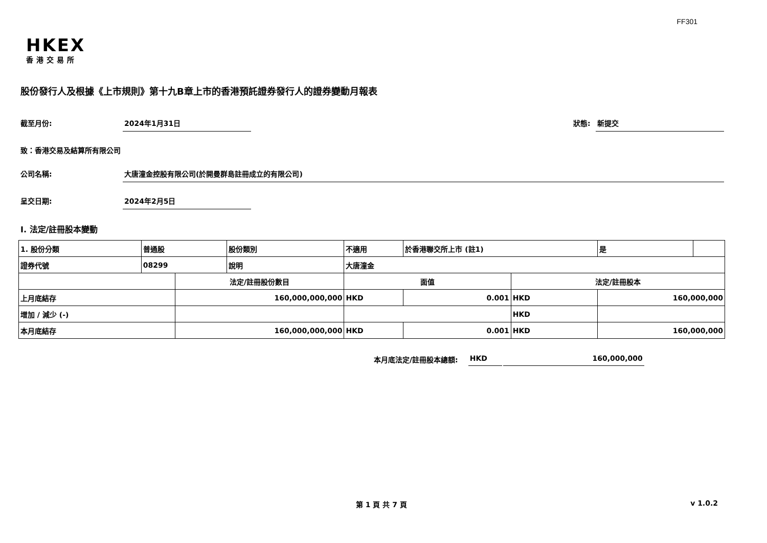FF301
HKEX
香港交易所
股份發行人及根據《上市規則》第十九B章上市的香港預託證券發行人的證券變動月報表
截至月份: 2024年1月31日 狀態: 新提交
致：香港交易及結算所有限公司
公司名稱: 大唐潼金控股有限公司(於開曼群島註冊成立的有限公司)
呈交日期: 2024年2月5日
I. 法定/註冊股本變動
| 1. 股份分類 | 普通股 | | 股份類別 | 不適用 | | 於香港聯交所上市 (註1) | | 是 | |
| 證券代號 | 08299 | | 說明 | 大唐潼金 | | | | | |
| | | 法定/註冊股份數目 | | | 面值 | | 法定/註冊股本 | | |
| 上月底結存 | | 160,000,000,000 | | | HKD | 0.001 | HKD | 160,000,000 | |
| 增加 / 減少 (-) | | | | | | | HKD | | |
| 本月底結存 | | 160,000,000,000 | | | HKD | 0.001 | HKD | 160,000,000 | |
本月底法定/註冊股本總額: HKD 160,000,000
第 1 頁 共 7 頁 v 1.0.2